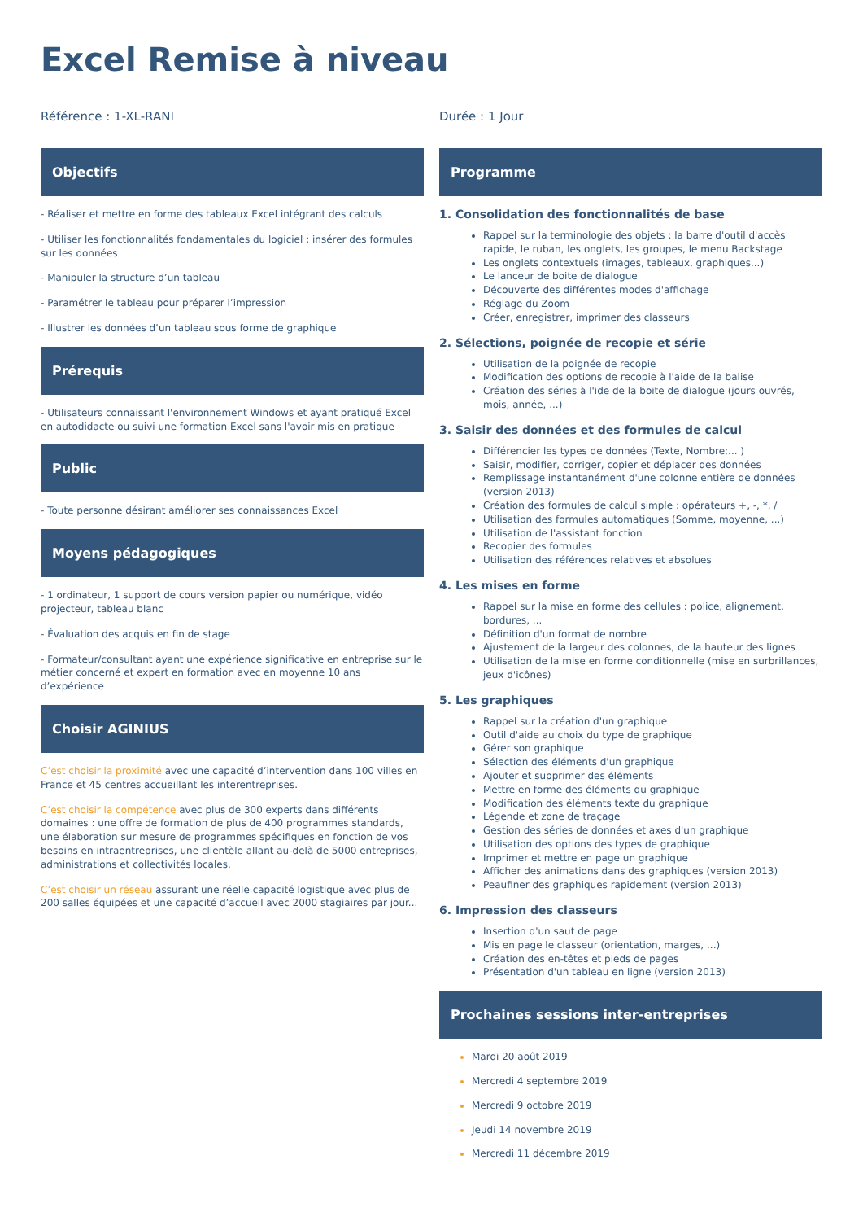Excel Remise à niveau
Référence : 1-XL-RANI
Objectifs
- Réaliser et mettre en forme des tableaux Excel intégrant des calculs
- Utiliser les fonctionnalités fondamentales du logiciel ; insérer des formules sur les données
- Manipuler la structure d’un tableau
- Paramétrer le tableau pour préparer l’impression
- Illustrer les données d’un tableau sous forme de graphique
Prérequis
- Utilisateurs connaissant l'environnement Windows et ayant pratiqué Excel en autodidacte ou suivi une formation Excel sans l'avoir mis en pratique
Public
- Toute personne désirant améliorer ses connaissances Excel
Moyens pédagogiques
- 1 ordinateur, 1 support de cours version papier ou numérique, vidéo projecteur, tableau blanc
- Évaluation des acquis en fin de stage
- Formateur/consultant ayant une expérience significative en entreprise sur le métier concerné et expert en formation avec en moyenne 10 ans d’expérience
Choisir AGINIUS
C’est choisir la proximité avec une capacité d’intervention dans 100 villes en France et 45 centres accueillant les interentreprises.
C’est choisir la compétence avec plus de 300 experts dans différents domaines : une offre de formation de plus de 400 programmes standards, une élaboration sur mesure de programmes spécifiques en fonction de vos besoins en intraentreprises, une clientèle allant au-delà de 5000 entreprises, administrations et collectivités locales.
C’est choisir un réseau assurant une réelle capacité logistique avec plus de 200 salles équipées et une capacité d’accueil avec 2000 stagiaires par jour...
Durée : 1 Jour
Programme
1. Consolidation des fonctionnalités de base
Rappel sur la terminologie des objets : la barre d'outil d'accès rapide, le ruban, les onglets, les groupes, le menu Backstage
Les onglets contextuels (images, tableaux, graphiques...)
Le lanceur de boite de dialogue
Découverte des différentes modes d'affichage
Réglage du Zoom
Créer, enregistrer, imprimer des classeurs
2. Sélections, poignée de recopie et série
Utilisation de la poignée de recopie
Modification des options de recopie à l'aide de la balise
Création des séries à l'ide de la boite de dialogue (jours ouvrés, mois, année, ...)
3. Saisir des données et des formules de calcul
Différencier les types de données (Texte, Nombre;... )
Saisir, modifier, corriger, copier et déplacer des données
Remplissage instantanément d'une colonne entière de données (version 2013)
Création des formules de calcul simple : opérateurs +, -, *, /
Utilisation des formules automatiques (Somme, moyenne, ...)
Utilisation de l'assistant fonction
Recopier des formules
Utilisation des références relatives et absolues
4. Les mises en forme
Rappel sur la mise en forme des cellules : police, alignement, bordures, ...
Définition d'un format de nombre
Ajustement de la largeur des colonnes, de la hauteur des lignes
Utilisation de la mise en forme conditionnelle (mise en surbrillances, jeux d'icônes)
5. Les graphiques
Rappel sur la création d'un graphique
Outil d'aide au choix du type de graphique
Gérer son graphique
Sélection des éléments d'un graphique
Ajouter et supprimer des éléments
Mettre en forme des éléments du graphique
Modification des éléments texte du graphique
Légende et zone de traçage
Gestion des séries de données et axes d'un graphique
Utilisation des options des types de graphique
Imprimer et mettre en page un graphique
Afficher des animations dans des graphiques (version 2013)
Peaufiner des graphiques rapidement (version 2013)
6. Impression des classeurs
Insertion d'un saut de page
Mis en page le classeur (orientation, marges, ...)
Création des en-têtes et pieds de pages
Présentation d'un tableau en ligne (version 2013)
Prochaines sessions inter-entreprises
Mardi 20 août 2019
Mercredi 4 septembre 2019
Mercredi 9 octobre 2019
Jeudi 14 novembre 2019
Mercredi 11 décembre 2019